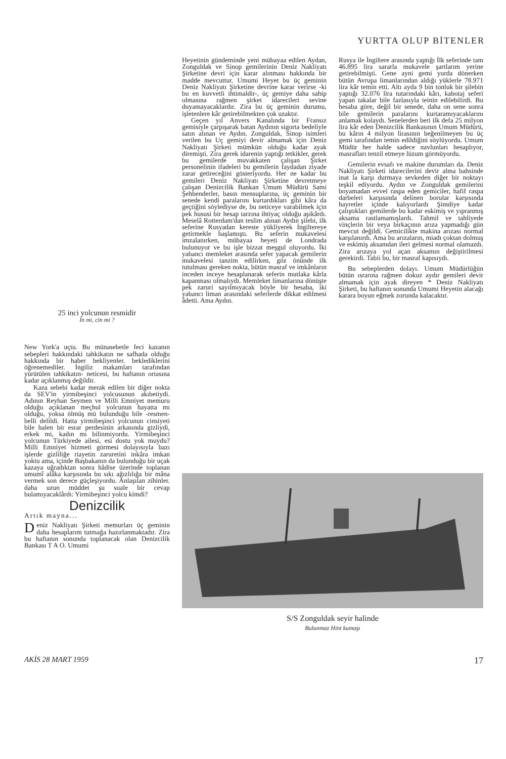YURTTA OLUP BİTENLER
25 inci yolcunun resmidir
İn mi, cin mi ?
New York'a uçtu. Bu münasebetle feci kazanın sebepleri hakkındaki tahkikatın ne safhada olduğu hakkında bir haber bekliyenler. beklediklerini öğrenemediler. İngiliz makamları tarafından yürütülen tahkikatın- neticesi, bu haftanın ortasına kadar açıklanmış değildir.
Kaza sebebi kadar merak edilen bir diğer nokta da SEV'in yirmibeşinci yolcusunun akıbetiydi. Adının Reyhan Seymen ve Milli Emniyet memuru olduğu açıklanan meçhul yolcunun hayatta mı olduğu, yoksa ölmüş mü bulunduğu bile -resmen- belli delildi. Hatta yirmibeşinci yolcunun cinsiyeti bile halen bir esrar perdesinin arkasında gizliydi, erkek mi, kadın mı bilinmiyordu. Yirmibeşinci yolcunun Türkiyede ailesi, esi dostu yok muydu? Milli Emniyet hizmeti görmesi dolayısıyla bazı işlerde gizliliğe riayetin zaruretini inkâra imkan yoktu ama, içinde Başbakanın da bulunduğu bir uçak kazaya uğradıktan sonra hâdise üzerinde toplanan umumî alâka karşısında bu sıkı ağızlılığa bir mâna vermek son derece güçleşiyordu. Anlaşılan zihinler. daha uzun müddet şu suale bir cevap bulamıyacaklârdı: Yirmibeşinci yolcu kimdi?
Denizcilik
Artık mayna...
Deniz Nakliyatı Şirketi memurları üç geminin daha hesaplarım tutmağa hazırlanmaktadır. Zira bu haftanın sonunda toplanacak olan Denizcilik Bankası T A O. Umumi
Heyetinin gündeminde yeni mübayaa edilen Aydan, Zonguldak ve Sinop gemilerinin Deniz Nakliyatı Şirketine devri için karar alınması hakkında bir madde mevcuttur. Umumi Heyet bu üç geminin Deniz Nakliyatı Şirketine devrine karar verirse -ki bu en kuvvetli ihtimaldir-, üç gemiye daha sahip olmasına rağmen şirket idarecileri sevine duyamayacaklardır. Zira bu üç geminin durumu, işletenlere kâr getirebilmekten çok uzaktır.
Geçen yıl Anvers Kanalında bir Fransız gemisiyle çarpışarak batan Aydının sigorta bedeliyle satın alınan ve Aydın. Zonguldak, Sinop isimleri verilen bu Uç gemiyi devir almamak için Deniz Nakliyatı Şirketi mümkün olduğu kadar ayak diremişti. Zira gerek idarenin yaptığı tetkikler, gerek bu gemilerde muvakkaten çalışan Şirket personelinin ifadeleri bu gemilerin faydadan ziyade zarar getireceğini gösteriyordu. Her ne kadar bu gemileri Deniz Nakliyatı Şirketine devretmeye çalışan Denizcilik Bankan Umum Müdürü Sami Şehbenderler, basın mensuplarına, üç geminin bir senede kendi paralarını kurtardıkları gibi kâra da geçtiğini söylediyse de, bu neticeye varabilmek için pek hususi bir hesap tarzına ihtiyaç olduğu aşikârdı. Meselâ Rotterdam'dan teslim alınan Aydın şilebi, ilk seferine Rusyadan kereste yükliyerek İngiltereye getirmekle başlamıştı. Bu seferin mukavelesi imzalanırken, mübayaa heyeti de Londrada bulunuyor ve bu işle bizzat meşgul oluyordu. İki yabancı memleket arasında sefer yapacak gemilerin mukavelesi tanzim edilirken, göz önünde ilk tutulması gereken nokta, bütün masraf ve imkânların inceden inceye hesaplanarak seferin mutlaka kârla kapanması olmalıydı. Memleket limanlarına dönüşte pek zaruri sayılmıyacak böyle bir hesaba, iki yabancı liman arasındaki seferlerde dikkat edilmesi âdetti. Ama Aydın.
Rusya ile İngiltere arasında yaptığı İlk seferinde tam 46.895 lira sararla mukavele şartlarım yerine getirebilmişti. Gene ayni gemi yurda dönerken bütün Avrupa limanlarından aldığı yüklerle 78.971 lira kâr temin etti. Altı ayda 9 bin tonluk bir şilebin yaptığı 32.076 lira tutarındaki kârı, kabotaj seferi yapan takalar bile fazlasıyla teinin edilebilirdi. Bu hesaba göre, değil bir senede, daha on sene sonra bile gemilerin paralarını kurtaramıyacaklarını anlamak kolaydı. Senelerden beri ilk defa 25 milyon lira kâr eden Denizcilik Bankasının Umum Müdürü, bu kârın 4 milyon lirasının beğenilmeyen bu üç gemi tarafından temin edildiğini söylüyordu. Umum Müdür her halde sadece navlunları hesaplıyor, masrafları tenzil etmeye lüzum görmüyordu.
Gemilerin evsafı ve makine durumları da. Deniz Nakliyatı Şirketi idarecilerini devir alma bahsinde inat la karşı durmaya sevkeden diğer bir noktayı teşkil ediyordu. Aydın ve Zonguldak gemilerini boyamadan evvel raspa eden gemiciler, hafif raspa darbeleri karşısında delinen borular karşısında hayretler içinde kalıyorlardı Şimdiye kadar çalıştıkları gemilerde bu kadar eskimiş ve yıpranmış aksama rastlamamışlardı. Tahmil ve tahliyede vinçlerin bir veya birkaçının arıza yapmadığı gün mevcut değildi. Gemicilikte makina arızası normal karşılanırdı. Ama bu arızaların, miadı çoktan dolmuş ve eskimiş aksamdan ileri gelmesi normal olamazdı. Zira arızaya yol açan aksamın değiştirilmesi gerekirdi. Tabii bu, bir masraf kapısıydı.
Bu sebeplerden dolayı. Umum Müdürlüğün bütün ısrarına rağmen dokuz aydır gemileri devir almamak için ayak direyen * Deniz Nakliyatı Şirketi, bu haftanın sonunda Umumi Heyetin alacağı karara boyun eğmek zorunda kalacaktır.
S/S Zonguldak seyir halinde
Bulunmaz Hint kumaşı
AKİS 28 MART 1959 17